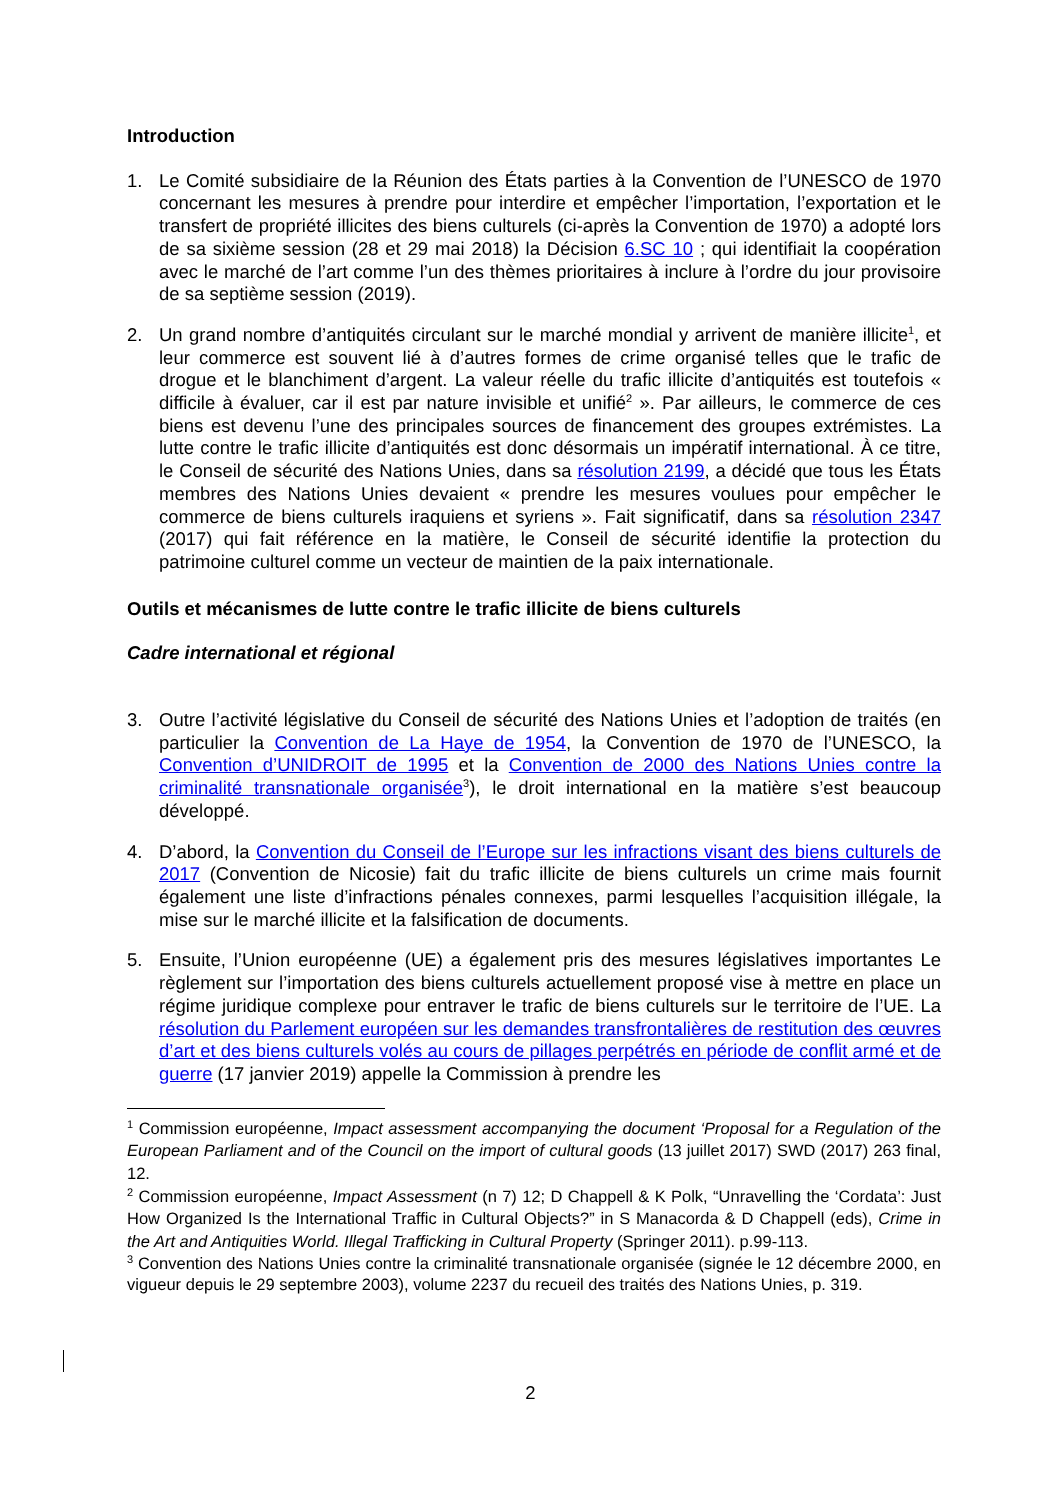Introduction
1. Le Comité subsidiaire de la Réunion des États parties à la Convention de l’UNESCO de 1970 concernant les mesures à prendre pour interdire et empêcher l’importation, l’exportation et le transfert de propriété illicites des biens culturels (ci-après la Convention de 1970) a adopté lors de sa sixième session (28 et 29 mai 2018) la Décision 6.SC 10 ; qui identifiait la coopération avec le marché de l’art comme l’un des thèmes prioritaires à inclure à l’ordre du jour provisoire de sa septième session (2019).
2. Un grand nombre d’antiquités circulant sur le marché mondial y arrivent de manière illicite<sup>1</sup>, et leur commerce est souvent lié à d’autres formes de crime organisé telles que le trafic de drogue et le blanchiment d’argent. La valeur réelle du trafic illicite d’antiquités est toutefois « difficile à évaluer, car il est par nature invisible et unifié<sup>2</sup> ». Par ailleurs, le commerce de ces biens est devenu l’une des principales sources de financement des groupes extrémistes. La lutte contre le trafic illicite d’antiquités est donc désormais un impératif international. À ce titre, le Conseil de sécurité des Nations Unies, dans sa résolution 2199, a décidé que tous les États membres des Nations Unies devaient « prendre les mesures voulues pour empêcher le commerce de biens culturels iraquiens et syriens ». Fait significatif, dans sa résolution 2347 (2017) qui fait référence en la matière, le Conseil de sécurité identifie la protection du patrimoine culturel comme un vecteur de maintien de la paix internationale.
Outils et mécanismes de lutte contre le trafic illicite de biens culturels
Cadre international et régional
3. Outre l’activité législative du Conseil de sécurité des Nations Unies et l’adoption de traités (en particulier la Convention de La Haye de 1954, la Convention de 1970 de l’UNESCO, la Convention d’UNIDROIT de 1995 et la Convention de 2000 des Nations Unies contre la criminalité transnationale organisée<sup>3</sup>), le droit international en la matière s’est beaucoup développé.
4. D’abord, la Convention du Conseil de l’Europe sur les infractions visant des biens culturels de 2017 (Convention de Nicosie) fait du trafic illicite de biens culturels un crime mais fournit également une liste d’infractions pénales connexes, parmi lesquelles l’acquisition illégale, la mise sur le marché illicite et la falsification de documents.
5. Ensuite, l’Union européenne (UE) a également pris des mesures législatives importantes Le règlement sur l’importation des biens culturels actuellement proposé vise à mettre en place un régime juridique complexe pour entraver le trafic de biens culturels sur le territoire de l’UE. La résolution du Parlement européen sur les demandes transfrontalières de restitution des œuvres d’art et des biens culturels volés au cours de pillages perpétrés en période de conflit armé et de guerre (17 janvier 2019) appelle la Commission à prendre les
<sup>1</sup> Commission européenne, Impact assessment accompanying the document ‘Proposal for a Regulation of the European Parliament and of the Council on the import of cultural goods (13 juillet 2017) SWD (2017) 263 final, 12.
<sup>2</sup> Commission européenne, Impact Assessment (n 7) 12; D Chappell & K Polk, “Unravelling the ‘Cordata’: Just How Organized Is the International Traffic in Cultural Objects?” in S Manacorda & D Chappell (eds), Crime in the Art and Antiquities World. Illegal Trafficking in Cultural Property (Springer 2011). p.99-113.
<sup>3</sup> Convention des Nations Unies contre la criminalité transnationale organisée (signée le 12 décembre 2000, en vigueur depuis le 29 septembre 2003), volume 2237 du recueil des traités des Nations Unies, p. 319.
2